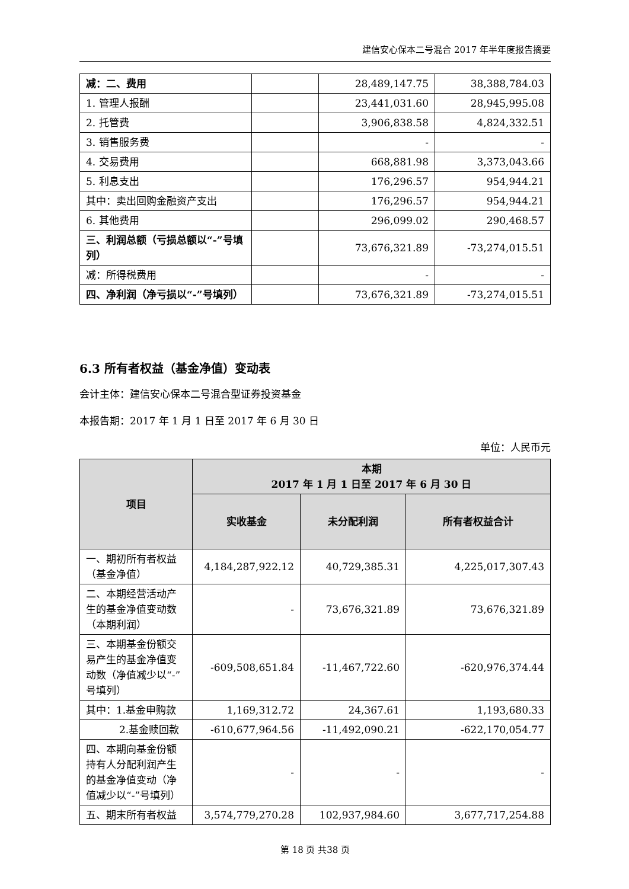建信安心保本二号混合 2017 年半年度报告摘要
| 减：二、费用 | | 28,489,147.75 | 38,388,784.03 |
| 1. 管理人报酬 | | 23,441,031.60 | 28,945,995.08 |
| 2. 托管费 | | 3,906,838.58 | 4,824,332.51 |
| 3. 销售服务费 | | - | - |
| 4. 交易费用 | | 668,881.98 | 3,373,043.66 |
| 5. 利息支出 | | 176,296.57 | 954,944.21 |
| 其中：卖出回购金融资产支出 | | 176,296.57 | 954,944.21 |
| 6. 其他费用 | | 296,099.02 | 290,468.57 |
| 三、利润总额（亏损总额以“-”号填列） | | 73,676,321.89 | -73,274,015.51 |
| 减：所得税费用 | | - | - |
| 四、净利润（净亏损以“-”号填列） | | 73,676,321.89 | -73,274,015.51 |
6.3 所有者权益（基金净值）变动表
会计主体：建信安心保本二号混合型证券投资基金
本报告期：2017 年 1 月 1 日至 2017 年 6 月 30 日
单位：人民币元
| 项目 | 本期 2017 年 1 月 1 日至 2017 年 6 月 30 日 | | |
| --- | --- | --- | --- |
| | 实收基金 | 未分配利润 | 所有者权益合计 |
| 一、期初所有者权益（基金净值） | 4,184,287,922.12 | 40,729,385.31 | 4,225,017,307.43 |
| 二、本期经营活动产生的基金净值变动数（本期利润） | - | 73,676,321.89 | 73,676,321.89 |
| 三、本期基金份额交易产生的基金净值变动数（净值减少以“-”号填列） | -609,508,651.84 | -11,467,722.60 | -620,976,374.44 |
| 其中：1.基金申购款 | 1,169,312.72 | 24,367.61 | 1,193,680.33 |
| 2.基金赎回款 | -610,677,964.56 | -11,492,090.21 | -622,170,054.77 |
| 四、本期向基金份额持有人分配利润产生的基金净值变动（净值减少以“-”号填列） | - | - | - |
| 五、期末所有者权益 | 3,574,779,270.28 | 102,937,984.60 | 3,677,717,254.88 |
第 18 页 共38 页